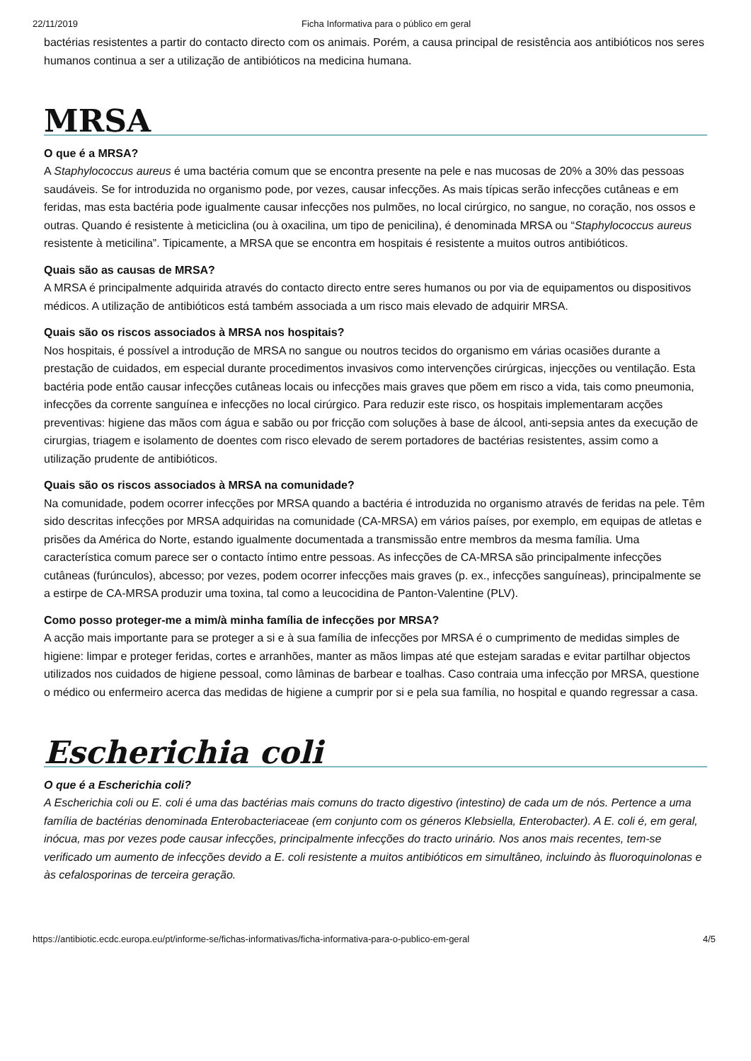22/11/2019 Ficha Informativa para o público em geral
bactérias resistentes a partir do contacto directo com os animais. Porém, a causa principal de resistência aos antibióticos nos seres humanos continua a ser a utilização de antibióticos na medicina humana.
MRSA
O que é a MRSA?
A Staphylococcus aureus é uma bactéria comum que se encontra presente na pele e nas mucosas de 20% a 30% das pessoas saudáveis. Se for introduzida no organismo pode, por vezes, causar infecções. As mais típicas serão infecções cutâneas e em feridas, mas esta bactéria pode igualmente causar infecções nos pulmões, no local cirúrgico, no sangue, no coração, nos ossos e outras. Quando é resistente à meticiclina (ou à oxacilina, um tipo de penicilina), é denominada MRSA ou “Staphylococcus aureus resistente à meticilina”. Tipicamente, a MRSA que se encontra em hospitais é resistente a muitos outros antibióticos.
Quais são as causas de MRSA?
A MRSA é principalmente adquirida através do contacto directo entre seres humanos ou por via de equipamentos ou dispositivos médicos. A utilização de antibióticos está também associada a um risco mais elevado de adquirir MRSA.
Quais são os riscos associados à MRSA nos hospitais?
Nos hospitais, é possível a introdução de MRSA no sangue ou noutros tecidos do organismo em várias ocasiões durante a prestação de cuidados, em especial durante procedimentos invasivos como intervenções cirúrgicas, injecções ou ventilação. Esta bactéria pode então causar infecções cutâneas locais ou infecções mais graves que põem em risco a vida, tais como pneumonia, infecções da corrente sanguínea e infecções no local cirúrgico. Para reduzir este risco, os hospitais implementaram acções preventivas: higiene das mãos com água e sabão ou por fricção com soluções à base de álcool, anti-sepsia antes da execução de cirurgias, triagem e isolamento de doentes com risco elevado de serem portadores de bactérias resistentes, assim como a utilização prudente de antibióticos.
Quais são os riscos associados à MRSA na comunidade?
Na comunidade, podem ocorrer infecções por MRSA quando a bactéria é introduzida no organismo através de feridas na pele. Têm sido descritas infecções por MRSA adquiridas na comunidade (CA-MRSA) em vários países, por exemplo, em equipas de atletas e prisões da América do Norte, estando igualmente documentada a transmissão entre membros da mesma família. Uma característica comum parece ser o contacto íntimo entre pessoas. As infecções de CA-MRSA são principalmente infecções cutâneas (furúnculos), abcesso; por vezes, podem ocorrer infecções mais graves (p. ex., infecções sanguíneas), principalmente se a estirpe de CA-MRSA produzir uma toxina, tal como a leucocidina de Panton-Valentine (PLV).
Como posso proteger-me a mim/à minha família de infecções por MRSA?
A acção mais importante para se proteger a si e à sua família de infecções por MRSA é o cumprimento de medidas simples de higiene: limpar e proteger feridas, cortes e arranhões, manter as mãos limpas até que estejam saradas e evitar partilhar objectos utilizados nos cuidados de higiene pessoal, como lâminas de barbear e toalhas. Caso contraia uma infecção por MRSA, questione o médico ou enfermeiro acerca das medidas de higiene a cumprir por si e pela sua família, no hospital e quando regressar a casa.
Escherichia coli
O que é a Escherichia coli?
A Escherichia coli ou E. coli é uma das bactérias mais comuns do tracto digestivo (intestino) de cada um de nós. Pertence a uma família de bactérias denominada Enterobacteriaceae (em conjunto com os géneros Klebsiella, Enterobacter). A E. coli é, em geral, inócua, mas por vezes pode causar infecções, principalmente infecções do tracto urinário. Nos anos mais recentes, tem-se verificado um aumento de infecções devido a E. coli resistente a muitos antibióticos em simultâneo, incluindo às fluoroquinolonas e às cefalosporinas de terceira geração.
https://antibiotic.ecdc.europa.eu/pt/informe-se/fichas-informativas/ficha-informativa-para-o-publico-em-geral 4/5